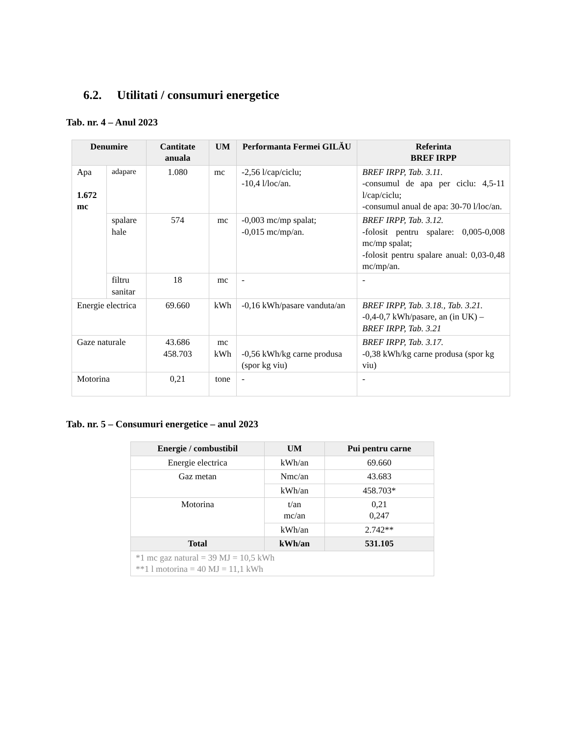6.2. Utilitati / consumuri energetice
Tab. nr. 4 – Anul 2023
| Denumire | | Cantitate anuala | UM | Performanta Fermei GILĂU | Referinta BREF IRPP |
| --- | --- | --- | --- | --- | --- |
| Apa 1.672 mc | adapare | 1.080 | mc | -2,56 l/cap/ciclu; -10,4 l/loc/an. | BREF IRPP, Tab. 3.11. -consumul de apa per ciclu: 4,5-11 l/cap/ciclu; -consumul anual de apa: 30-70 l/loc/an. |
| | spalare hale | 574 | mc | -0,003 mc/mp spalat; -0,015 mc/mp/an. | BREF IRPP, Tab. 3.12. -folosit pentru spalare: 0,005-0,008 mc/mp spalat; -folosit pentru spalare anual: 0,03-0,48 mc/mp/an. |
| | filtru sanitar | 18 | mc | - | - |
| Energie electrica | | 69.660 | kWh | -0,16 kWh/pasare vanduta/an | BREF IRPP, Tab. 3.18., Tab. 3.21. -0,4-0,7 kWh/pasare, an (in UK) – BREF IRPP, Tab. 3.21 |
| Gaze naturale | | 43.686 458.703 | mc kWh | -0,56 kWh/kg carne produsa (spor kg viu) | BREF IRPP, Tab. 3.17. -0,38 kWh/kg carne produsa (spor kg viu) |
| Motorina | | 0,21 | tone | - | - |
Tab. nr. 5 – Consumuri energetice – anul 2023
| Energie / combustibil | UM | Pui pentru carne |
| --- | --- | --- |
| Energie electrica | kWh/an | 69.660 |
| Gaz metan | Nmc/an | 43.683 |
| | kWh/an | 458.703* |
| Motorina | t/an mc/an | 0,21 0,247 |
| | kWh/an | 2.742** |
| Total | kWh/an | 531.105 |
| *1 mc gaz natural = 39 MJ = 10,5 kWh **1 l motorina = 40 MJ = 11,1 kWh | | |